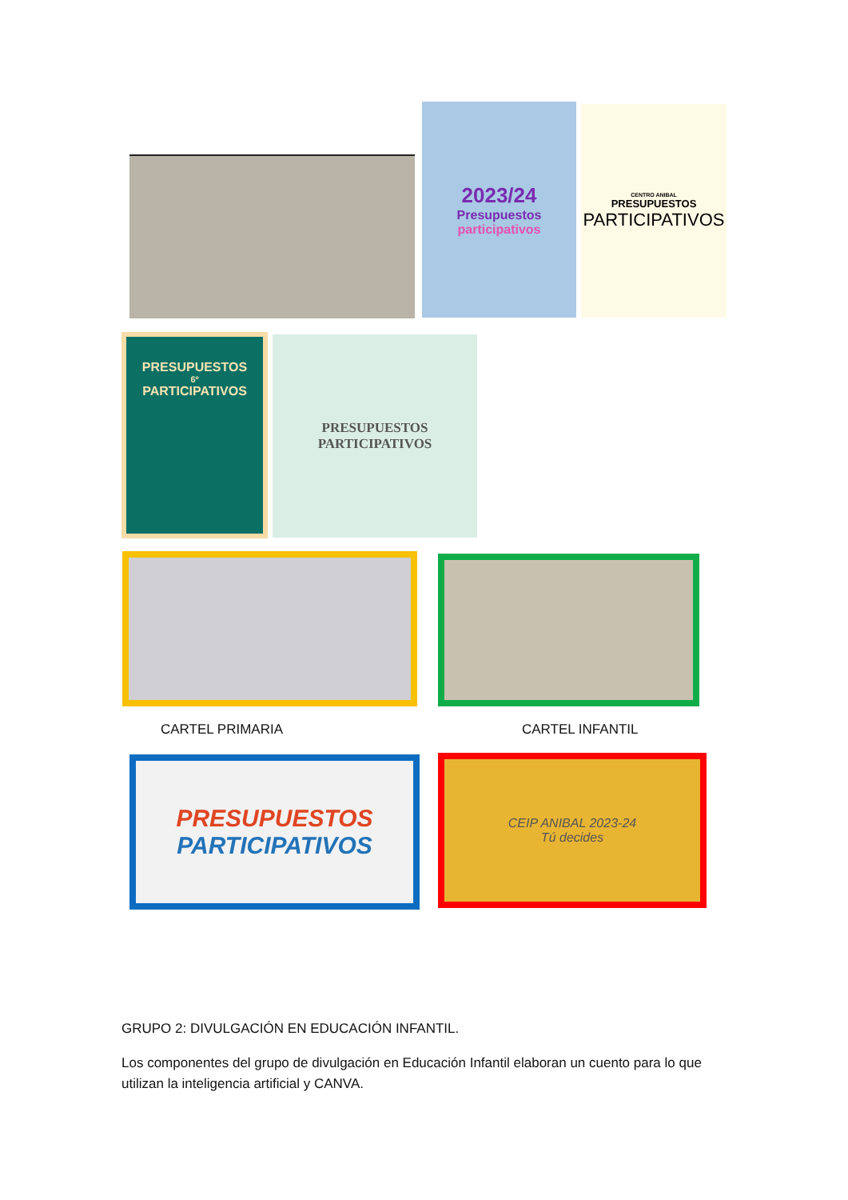2023/24
Presupuestos
participativos
CENTRO ANIBAL
PRESUPUESTOS
PARTICIPATIVOS
PRESUPUESTOS
6º
PARTICIPATIVOS
PRESUPUESTOS
PARTICIPATIVOS
CARTEL PRIMARIA CARTEL INFANTIL
PRESUPUESTOS
PARTICIPATIVOS
CEIP ANIBAL 2023-24
Tú decides
GRUPO 2: DIVULGACIÓN EN EDUCACIÓN INFANTIL.
Los componentes del grupo de divulgación en Educación Infantil elaboran un cuento para lo que utilizan la inteligencia artificial y CANVA.